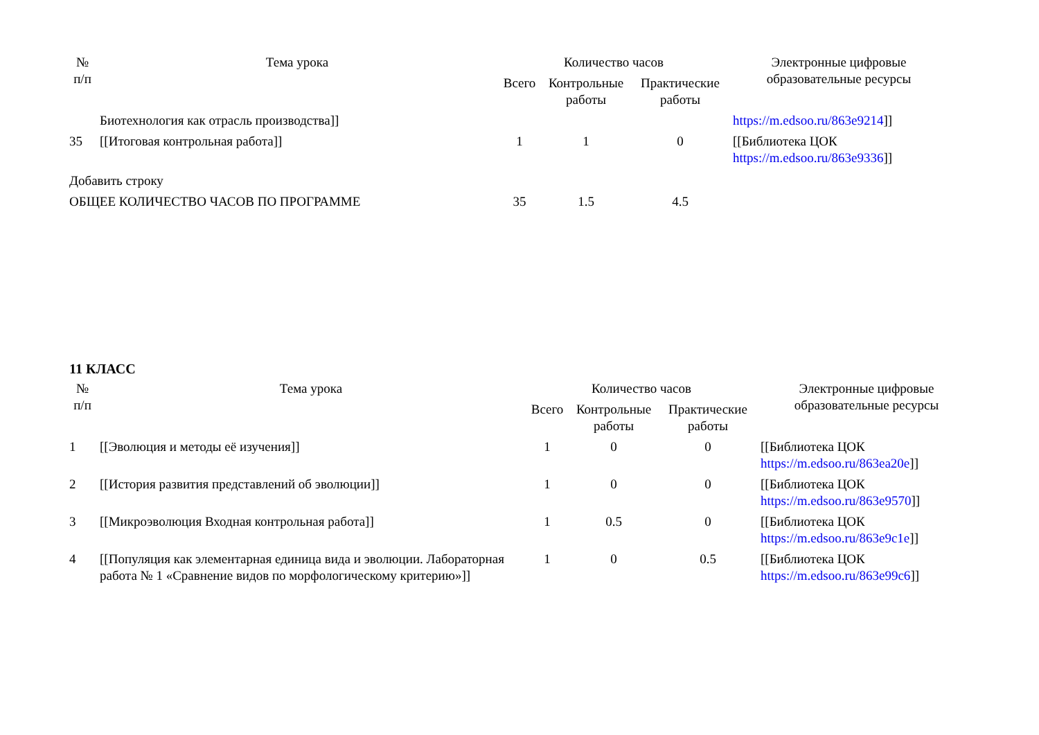| № п/п | Тема урока | Количество часов | | | Электронные цифровые образовательные ресурсы |
| --- | --- | --- | --- | --- | --- |
| | | Всего | Контрольные работы | Практические работы | |
| | Биотехнология как отрасль производства]] | | | | https://m.edsoo.ru/863e9214 ]] |
| 35 | [[Итоговая контрольная работа]] | 1 | 1 | 0 | [[Библиотека ЦОК https://m.edsoo.ru/863e9336 ]] |
| Добавить строку | | | | | |
| ОБЩЕЕ КОЛИЧЕСТВО ЧАСОВ ПО ПРОГРАММЕ | | 35 | 1.5 | 4.5 | |
11 КЛАСС
| № п/п | Тема урока | Количество часов | | | Электронные цифровые образовательные ресурсы |
| --- | --- | --- | --- | --- | --- |
| | | Всего | Контрольные работы | Практические работы | |
| 1 | [[Эволюция и методы её изучения]] | 1 | 0 | 0 | [[Библиотека ЦОК https://m.edsoo.ru/863ea20e ]] |
| 2 | [[История развития представлений об эволюции]] | 1 | 0 | 0 | [[Библиотека ЦОК https://m.edsoo.ru/863e9570 ]] |
| 3 | [[Микроэволюция Входная контрольная работа]] | 1 | 0.5 | 0 | [[Библиотека ЦОК https://m.edsoo.ru/863e9c1e ]] |
| 4 | [[Популяция как элементарная единица вида и эволюции. Лабораторная работа № 1 «Сравнение видов по морфологическому критерию»]] | 1 | 0 | 0.5 | [[Библиотека ЦОК https://m.edsoo.ru/863e99c6 ]] |